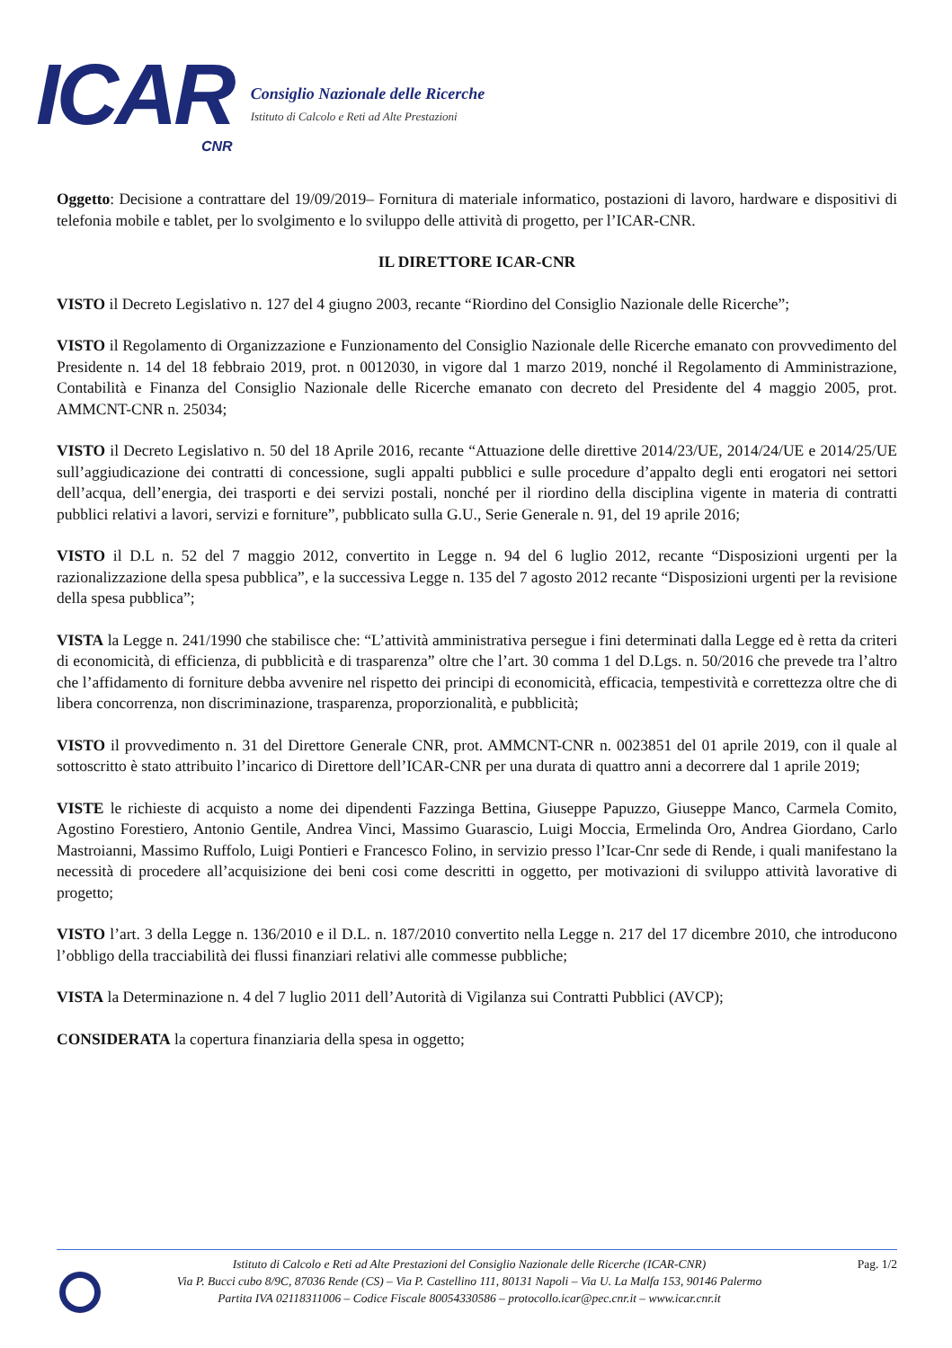ICAR
CNR
Consiglio Nazionale delle Ricerche
Istituto di Calcolo e Reti ad Alte Prestazioni
Oggetto: Decisione a contrattare del 19/09/2019– Fornitura di materiale informatico, postazioni di lavoro, hardware e dispositivi di telefonia mobile e tablet, per lo svolgimento e lo sviluppo delle attività di progetto, per l’ICAR-CNR.
IL DIRETTORE ICAR-CNR
VISTO il Decreto Legislativo n. 127 del 4 giugno 2003, recante “Riordino del Consiglio Nazionale delle Ricerche”;
VISTO il Regolamento di Organizzazione e Funzionamento del Consiglio Nazionale delle Ricerche emanato con provvedimento del Presidente n. 14 del 18 febbraio 2019, prot. n 0012030, in vigore dal 1 marzo 2019, nonché il Regolamento di Amministrazione, Contabilità e Finanza del Consiglio Nazionale delle Ricerche emanato con decreto del Presidente del 4 maggio 2005, prot. AMMCNT-CNR n. 25034;
VISTO il Decreto Legislativo n. 50 del 18 Aprile 2016, recante “Attuazione delle direttive 2014/23/UE, 2014/24/UE e 2014/25/UE sull’aggiudicazione dei contratti di concessione, sugli appalti pubblici e sulle procedure d’appalto degli enti erogatori nei settori dell’acqua, dell’energia, dei trasporti e dei servizi postali, nonché per il riordino della disciplina vigente in materia di contratti pubblici relativi a lavori, servizi e forniture”, pubblicato sulla G.U., Serie Generale n. 91, del 19 aprile 2016;
VISTO il D.L n. 52 del 7 maggio 2012, convertito in Legge n. 94 del 6 luglio 2012, recante “Disposizioni urgenti per la razionalizzazione della spesa pubblica”, e la successiva Legge n. 135 del 7 agosto 2012 recante “Disposizioni urgenti per la revisione della spesa pubblica”;
VISTA la Legge n. 241/1990 che stabilisce che: “L’attività amministrativa persegue i fini determinati dalla Legge ed è retta da criteri di economicità, di efficienza, di pubblicità e di trasparenza” oltre che l’art. 30 comma 1 del D.Lgs. n. 50/2016 che prevede tra l’altro che l’affidamento di forniture debba avvenire nel rispetto dei principi di economicità, efficacia, tempestività e correttezza oltre che di libera concorrenza, non discriminazione, trasparenza, proporzionalità, e pubblicità;
VISTO il provvedimento n. 31 del Direttore Generale CNR, prot. AMMCNT-CNR n. 0023851 del 01 aprile 2019, con il quale al sottoscritto è stato attribuito l’incarico di Direttore dell’ICAR-CNR per una durata di quattro anni a decorrere dal 1 aprile 2019;
VISTE le richieste di acquisto a nome dei dipendenti Fazzinga Bettina, Giuseppe Papuzzo, Giuseppe Manco, Carmela Comito, Agostino Forestiero, Antonio Gentile, Andrea Vinci, Massimo Guarascio, Luigi Moccia, Ermelinda Oro, Andrea Giordano, Carlo Mastroianni, Massimo Ruffolo, Luigi Pontieri e Francesco Folino, in servizio presso l’Icar-Cnr sede di Rende, i quali manifestano la necessità di procedere all’acquisizione dei beni cosi come descritti in oggetto, per motivazioni di sviluppo attività lavorative di progetto;
VISTO l’art. 3 della Legge n. 136/2010 e il D.L. n. 187/2010 convertito nella Legge n. 217 del 17 dicembre 2010, che introducono l’obbligo della tracciabilità dei flussi finanziari relativi alle commesse pubbliche;
VISTA la Determinazione n. 4 del 7 luglio 2011 dell’Autorità di Vigilanza sui Contratti Pubblici (AVCP);
CONSIDERATA la copertura finanziaria della spesa in oggetto;
Istituto di Calcolo e Reti ad Alte Prestazioni del Consiglio Nazionale delle Ricerche (ICAR-CNR)
Via P. Bucci cubo 8/9C, 87036 Rende (CS) – Via P. Castellino 111, 80131 Napoli – Via U. La Malfa 153, 90146 Palermo
Partita IVA 02118311006 – Codice Fiscale 80054330586 – protocollo.icar@pec.cnr.it – www.icar.cnr.it
Pag. 1/2